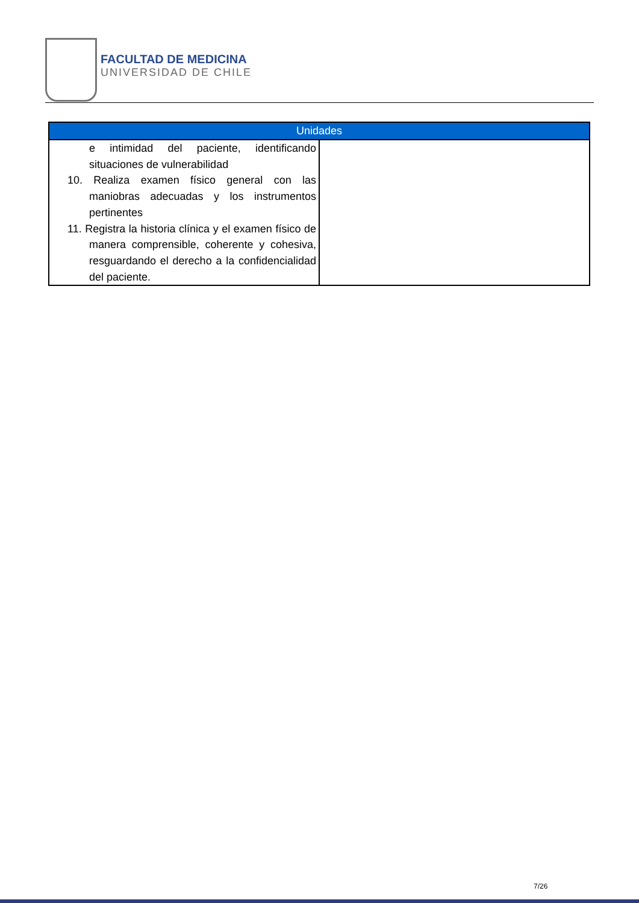FACULTAD DE MEDICINA
UNIVERSIDAD DE CHILE
| Unidades | |
| --- | --- |
| e intimidad del paciente, identificando situaciones de vulnerabilidad 10. Realiza examen físico general con las maniobras adecuadas y los instrumentos pertinentes 11. Registra la historia clínica y el examen físico de manera comprensible, coherente y cohesiva, resguardando el derecho a la confidencialidad del paciente. | |
7/26